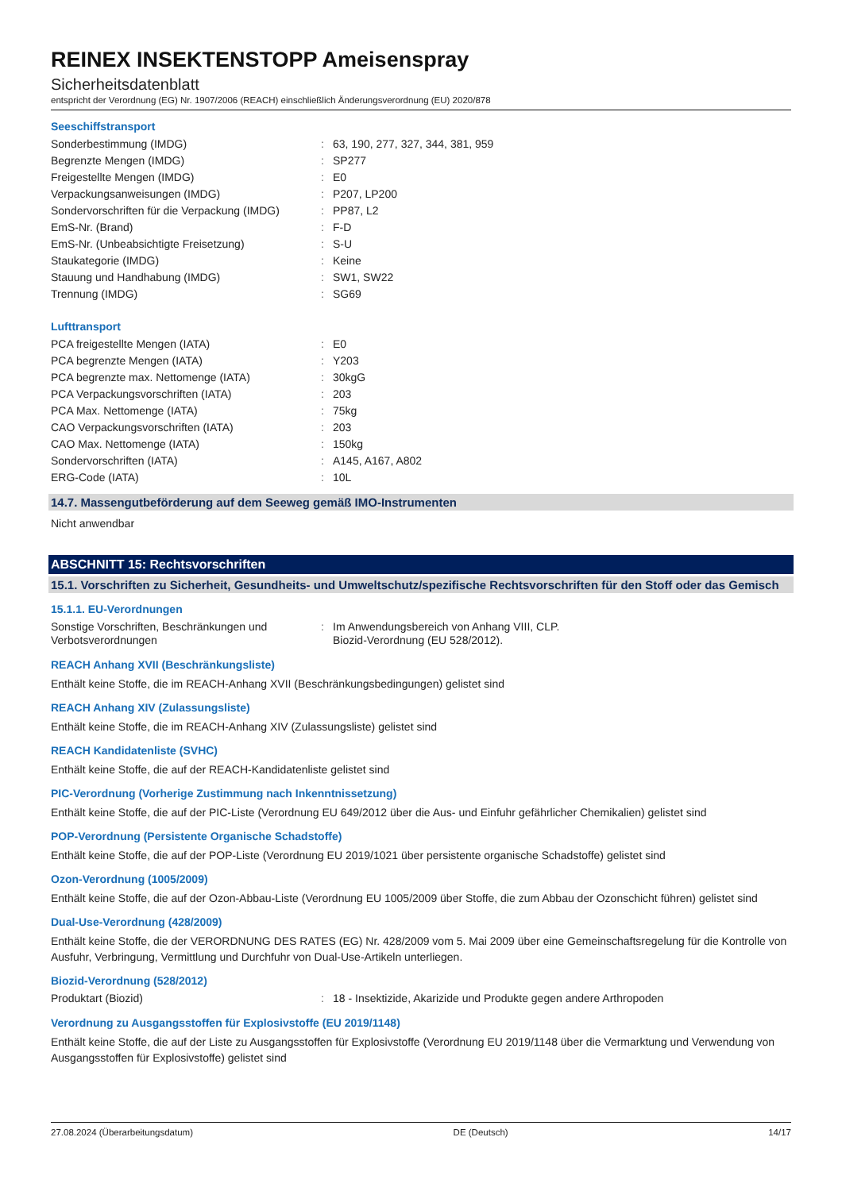REINEX INSEKTENSTOPP Ameisenspray
Sicherheitsdatenblatt
entspricht der Verordnung (EG) Nr. 1907/2006 (REACH) einschließlich Änderungsverordnung (EU) 2020/878
Seeschiffstransport
| Sonderbestimmung (IMDG) | : | 63, 190, 277, 327, 344, 381, 959 |
| Begrenzte Mengen (IMDG) | : | SP277 |
| Freigestellte Mengen (IMDG) | : | E0 |
| Verpackungsanweisungen (IMDG) | : | P207, LP200 |
| Sondervorschriften für die Verpackung (IMDG) | : | PP87, L2 |
| EmS-Nr. (Brand) | : | F-D |
| EmS-Nr. (Unbeabsichtigte Freisetzung) | : | S-U |
| Staukategorie (IMDG) | : | Keine |
| Stauung und Handhabung (IMDG) | : | SW1, SW22 |
| Trennung (IMDG) | : | SG69 |
Lufttransport
| PCA freigestellte Mengen (IATA) | : | E0 |
| PCA begrenzte Mengen (IATA) | : | Y203 |
| PCA begrenzte max. Nettomenge (IATA) | : | 30kgG |
| PCA Verpackungsvorschriften (IATA) | : | 203 |
| PCA Max. Nettomenge (IATA) | : | 75kg |
| CAO Verpackungsvorschriften (IATA) | : | 203 |
| CAO Max. Nettomenge (IATA) | : | 150kg |
| Sondervorschriften (IATA) | : | A145, A167, A802 |
| ERG-Code (IATA) | : | 10L |
14.7. Massengutbeförderung auf dem Seeweg gemäß IMO-Instrumenten
Nicht anwendbar
ABSCHNITT 15: Rechtsvorschriften
15.1. Vorschriften zu Sicherheit, Gesundheits- und Umweltschutz/spezifische Rechtsvorschriften für den Stoff oder das Gemisch
15.1.1. EU-Verordnungen
| Sonstige Vorschriften, Beschränkungen und Verbotsverordnungen | : | Im Anwendungsbereich von Anhang VIII, CLP. Biozid-Verordnung (EU 528/2012). |
REACH Anhang XVII (Beschränkungsliste)
Enthält keine Stoffe, die im REACH-Anhang XVII (Beschränkungsbedingungen) gelistet sind
REACH Anhang XIV (Zulassungsliste)
Enthält keine Stoffe, die im REACH-Anhang XIV (Zulassungsliste) gelistet sind
REACH Kandidatenliste (SVHC)
Enthält keine Stoffe, die auf der REACH-Kandidatenliste gelistet sind
PIC-Verordnung (Vorherige Zustimmung nach Inkenntnissetzung)
Enthält keine Stoffe, die auf der PIC-Liste (Verordnung EU 649/2012 über die Aus- und Einfuhr gefährlicher Chemikalien) gelistet sind
POP-Verordnung (Persistente Organische Schadstoffe)
Enthält keine Stoffe, die auf der POP-Liste (Verordnung EU 2019/1021 über persistente organische Schadstoffe) gelistet sind
Ozon-Verordnung (1005/2009)
Enthält keine Stoffe, die auf der Ozon-Abbau-Liste (Verordnung EU 1005/2009 über Stoffe, die zum Abbau der Ozonschicht führen) gelistet sind
Dual-Use-Verordnung (428/2009)
Enthält keine Stoffe, die der VERORDNUNG DES RATES (EG) Nr. 428/2009 vom 5. Mai 2009 über eine Gemeinschaftsregelung für die Kontrolle von Ausfuhr, Verbringung, Vermittlung und Durchfuhr von Dual-Use-Artikeln unterliegen.
Biozid-Verordnung (528/2012)
| Produktart (Biozid) | : | 18 - Insektizide, Akarizide und Produkte gegen andere Arthropoden |
Verordnung zu Ausgangsstoffen für Explosivstoffe (EU 2019/1148)
Enthält keine Stoffe, die auf der Liste zu Ausgangsstoffen für Explosivstoffe (Verordnung EU 2019/1148 über die Vermarktung und Verwendung von Ausgangsstoffen für Explosivstoffe) gelistet sind
27.08.2024 (Überarbeitungsdatum) DE (Deutsch) 14/17